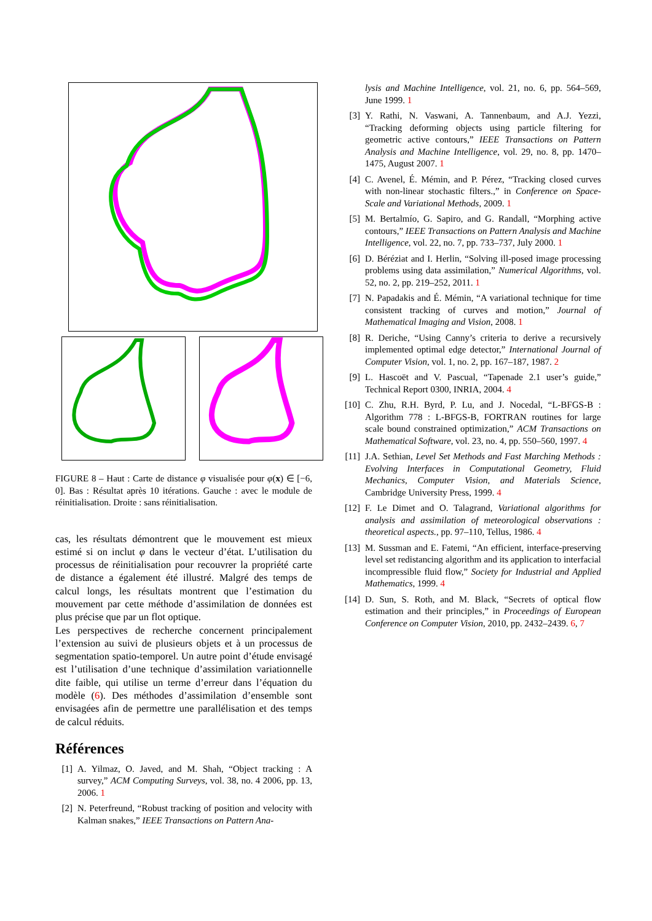FIGURE 8 – Haut : Carte de distance φ visualisée pour φ(x) ∈ [−6, 0]. Bas : Résultat après 10 itérations. Gauche : avec le module de réinitialisation. Droite : sans réinitialisation.
cas, les résultats démontrent que le mouvement est mieux estimé si on inclut φ dans le vecteur d’état. L’utilisation du processus de réinitialisation pour recouvrer la propriété carte de distance a également été illustré. Malgré des temps de calcul longs, les résultats montrent que l’estimation du mouvement par cette méthode d’assimilation de données est plus précise que par un flot optique.
Les perspectives de recherche concernent principalement l’extension au suivi de plusieurs objets et à un processus de segmentation spatio-temporel. Un autre point d’étude envisagé est l’utilisation d’une technique d’assimilation variationnelle dite faible, qui utilise un terme d’erreur dans l’équation du modèle (6). Des méthodes d’assimilation d’ensemble sont envisagées afin de permettre une parallélisation et des temps de calcul réduits.
Références
[1] A. Yilmaz, O. Javed, and M. Shah, “Object tracking : A survey,” ACM Computing Surveys, vol. 38, no. 4 2006, pp. 13, 2006. 1
[2] N. Peterfreund, “Robust tracking of position and velocity with Kalman snakes,” IEEE Transactions on Pattern Ana-
lysis and Machine Intelligence, vol. 21, no. 6, pp. 564–569, June 1999. 1
[3] Y. Rathi, N. Vaswani, A. Tannenbaum, and A.J. Yezzi, “Tracking deforming objects using particle filtering for geometric active contours,” IEEE Transactions on Pattern Analysis and Machine Intelligence, vol. 29, no. 8, pp. 1470–1475, August 2007. 1
[4] C. Avenel, É. Mémin, and P. Pérez, “Tracking closed curves with non-linear stochastic filters.,” in Conference on Space-Scale and Variational Methods, 2009. 1
[5] M. Bertalmío, G. Sapiro, and G. Randall, “Morphing active contours,” IEEE Transactions on Pattern Analysis and Machine Intelligence, vol. 22, no. 7, pp. 733–737, July 2000. 1
[6] D. Béréziat and I. Herlin, “Solving ill-posed image processing problems using data assimilation,” Numerical Algorithms, vol. 52, no. 2, pp. 219–252, 2011. 1
[7] N. Papadakis and É. Mémin, “A variational technique for time consistent tracking of curves and motion,” Journal of Mathematical Imaging and Vision, 2008. 1
[8] R. Deriche, “Using Canny’s criteria to derive a recursively implemented optimal edge detector,” International Journal of Computer Vision, vol. 1, no. 2, pp. 167–187, 1987. 2
[9] L. Hascoët and V. Pascual, “Tapenade 2.1 user’s guide,” Technical Report 0300, INRIA, 2004. 4
[10] C. Zhu, R.H. Byrd, P. Lu, and J. Nocedal, “L-BFGS-B : Algorithm 778 : L-BFGS-B, FORTRAN routines for large scale bound constrained optimization,” ACM Transactions on Mathematical Software, vol. 23, no. 4, pp. 550–560, 1997. 4
[11] J.A. Sethian, Level Set Methods and Fast Marching Methods : Evolving Interfaces in Computational Geometry, Fluid Mechanics, Computer Vision, and Materials Science, Cambridge University Press, 1999. 4
[12] F. Le Dimet and O. Talagrand, Variational algorithms for analysis and assimilation of meteorological observations : theoretical aspects., pp. 97–110, Tellus, 1986. 4
[13] M. Sussman and E. Fatemi, “An efficient, interface-preserving level set redistancing algorithm and its application to interfacial incompressible fluid flow,” Society for Industrial and Applied Mathematics, 1999. 4
[14] D. Sun, S. Roth, and M. Black, “Secrets of optical flow estimation and their principles,” in Proceedings of European Conference on Computer Vision, 2010, pp. 2432–2439. 6, 7